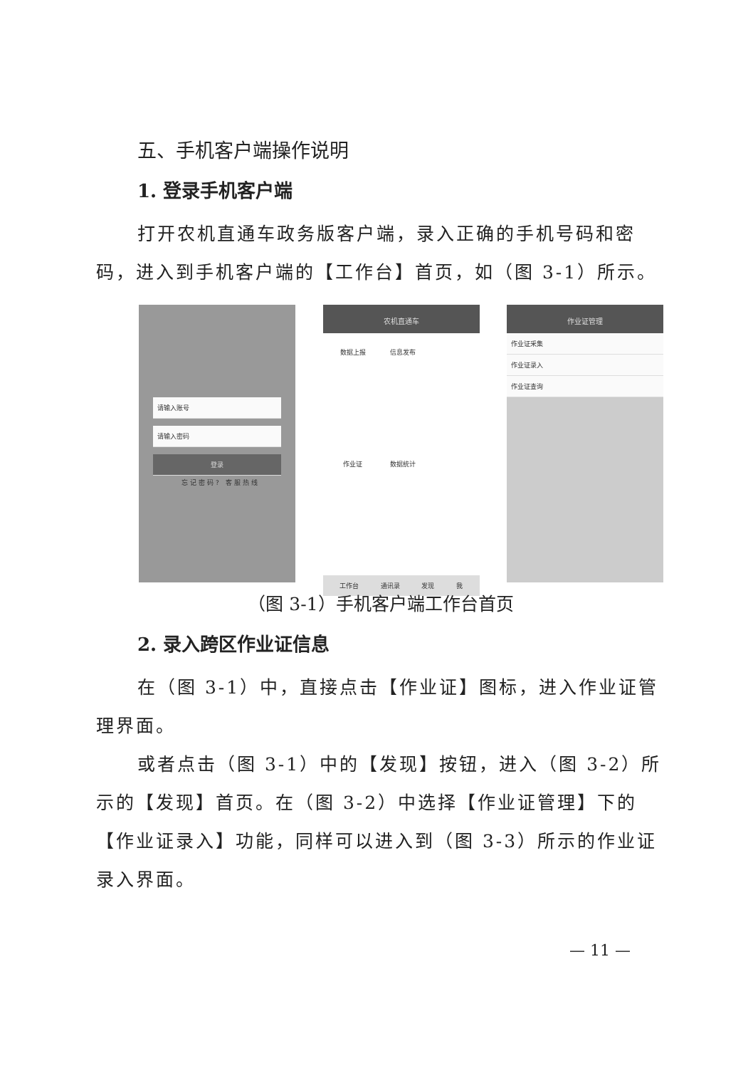五、手机客户端操作说明
1. 登录手机客户端
打开农机直通车政务版客户端，录入正确的手机号码和密码，进入到手机客户端的【工作台】首页，如（图 3-1）所示。
请输入账号
请输入密码
登录
忘记密码? 客服热线
农机直通车
数据上报 信息发布 作业证 数据统计
工作台 通讯录 发现 我
作业证管理
作业证采集
作业证录入
作业证查询
（图 3-1）手机客户端工作台首页
2. 录入跨区作业证信息
在（图 3-1）中，直接点击【作业证】图标，进入作业证管理界面。
或者点击（图 3-1）中的【发现】按钮，进入（图 3-2）所示的【发现】首页。在（图 3-2）中选择【作业证管理】下的【作业证录入】功能，同样可以进入到（图 3-3）所示的作业证录入界面。
— 11 —